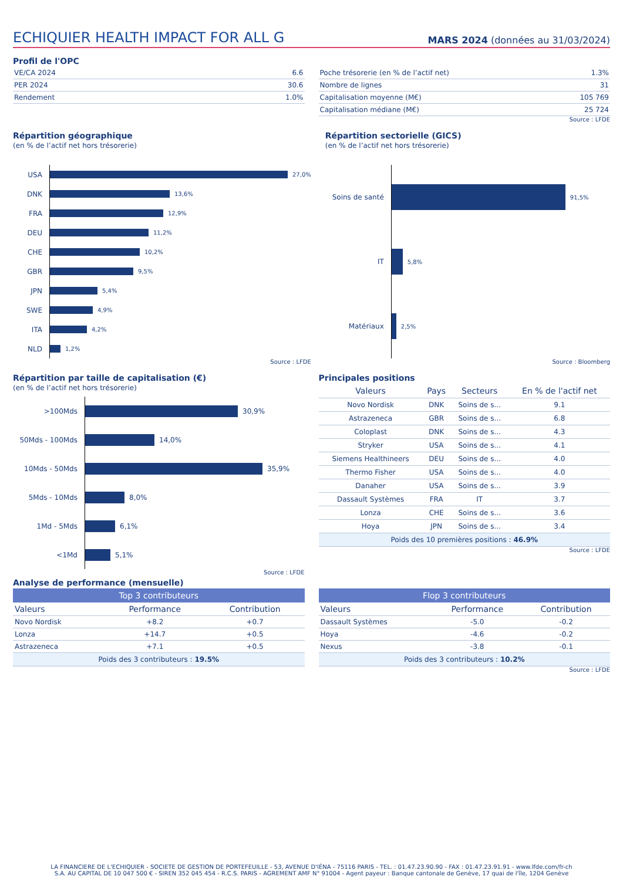ECHIQUIER HEALTH IMPACT FOR ALL G
MARS 2024 (données au 31/03/2024)
Profil de l'OPC
| VE/CA 2024 | 6.6 |
| PER 2024 | 30.6 |
| Rendement | 1.0% |
| Poche trésorerie (en % de l’actif net) | 1.3% |
| Nombre de lignes | 31 |
| Capitalisation moyenne (M€) | 105 769 |
| Capitalisation médiane (M€) | 25 724 |
Source : LFDE
Répartition géographique
(en % de l’actif net hors trésorerie)
USA
27,0%
DNK
13,6%
FRA
12,9%
DEU
11,2%
CHE
10,2%
GBR
9,5%
JPN
5,4%
SWE
4,9%
ITA
4,2%
NLD
1,2%
Source : LFDE
Répartition sectorielle (GICS)
(en % de l’actif net hors trésorerie)
Soins de santé
91,5%
IT
5,8%
Matériaux
2,5%
Source : Bloomberg
Répartition par taille de capitalisation (€)
(en % de l’actif net hors trésorerie)
>100Mds
30,9%
50Mds - 100Mds
14,0%
10Mds - 50Mds
35,9%
5Mds - 10Mds
8,0%
1Md - 5Mds
6,1%
<1Md
5,1%
Source : LFDE
Principales positions
| Valeurs | Pays | Secteurs | En % de l'actif net |
| --- | --- | --- | --- |
| Novo Nordisk | DNK | Soins de s... | 9.1 |
| Astrazeneca | GBR | Soins de s... | 6.8 |
| Coloplast | DNK | Soins de s... | 4.3 |
| Stryker | USA | Soins de s... | 4.1 |
| Siemens Healthineers | DEU | Soins de s... | 4.0 |
| Thermo Fisher | USA | Soins de s... | 4.0 |
| Danaher | USA | Soins de s... | 3.9 |
| Dassault Systèmes | FRA | IT | 3.7 |
| Lonza | CHE | Soins de s... | 3.6 |
| Hoya | JPN | Soins de s... | 3.4 |
Poids des 10 premières positions : 46.9%
Source : LFDE
Analyse de performance (mensuelle)
| Top 3 contributeurs | | |
| --- | --- | --- |
| Valeurs | Performance | Contribution |
| Novo Nordisk | +8.2 | +0.7 |
| Lonza | +14.7 | +0.5 |
| Astrazeneca | +7.1 | +0.5 |
Poids des 3 contributeurs : 19.5%
| Flop 3 contributeurs | | |
| --- | --- | --- |
| Valeurs | Performance | Contribution |
| Dassault Systèmes | -5.0 | -0.2 |
| Hoya | -4.6 | -0.2 |
| Nexus | -3.8 | -0.1 |
Poids des 3 contributeurs : 10.2%
Source : LFDE
LA FINANCIERE DE L'ECHIQUIER - SOCIETE DE GESTION DE PORTEFEUILLE - 53, AVENUE D'IÉNA - 75116 PARIS - TEL. : 01.47.23.90.90 - FAX : 01.47.23.91.91 - www.lfde.com/fr-ch
S.A. AU CAPITAL DE 10 047 500 € - SIREN 352 045 454 - R.C.S. PARIS - AGREMENT AMF N° 91004 - Agent payeur : Banque cantonale de Genève, 17 quai de l'île, 1204 Genève